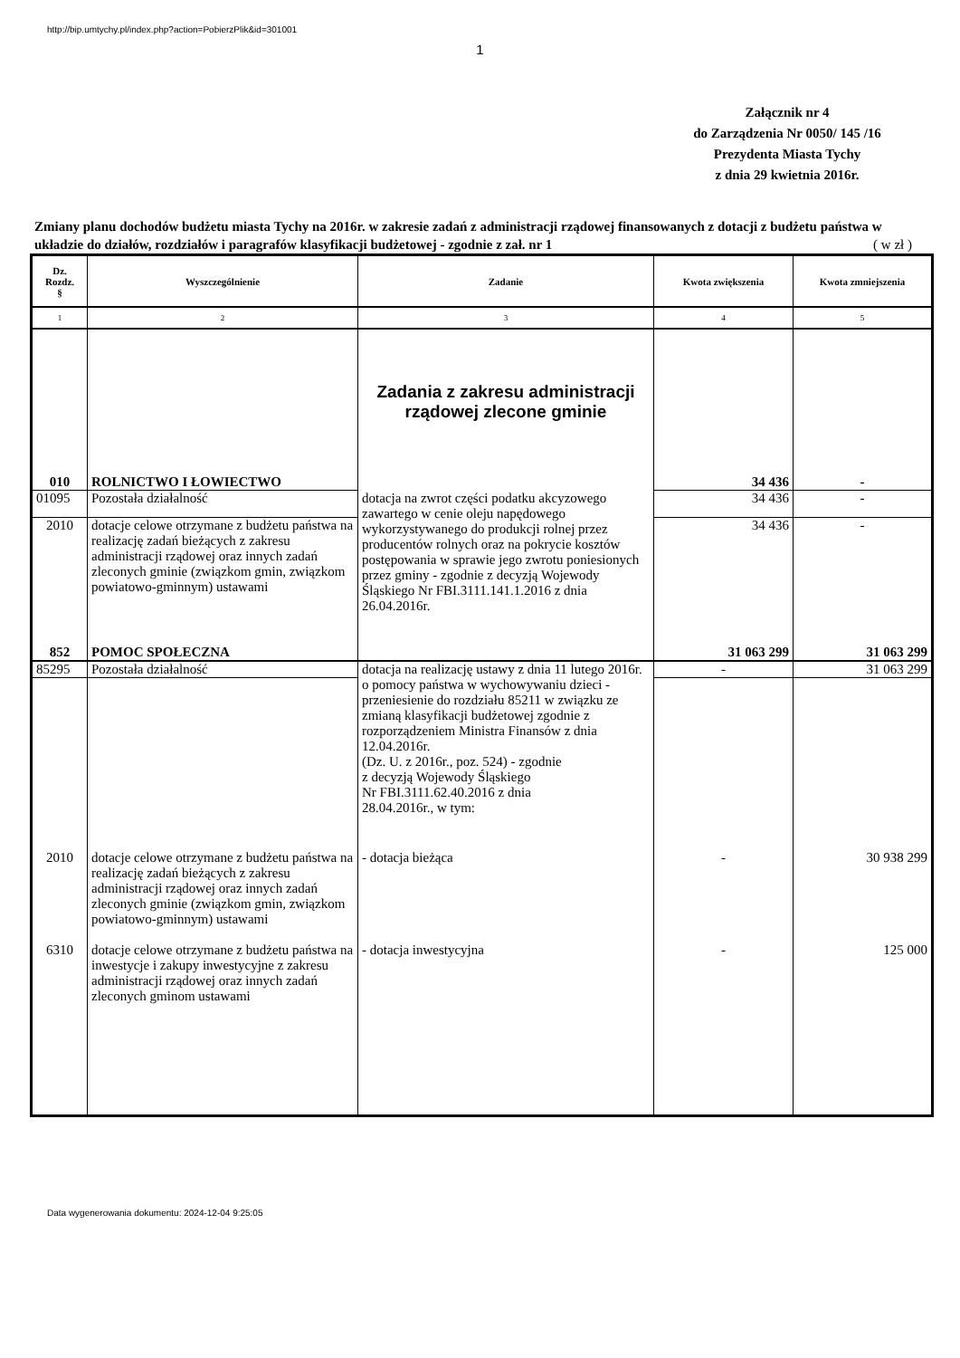http://bip.umtychy.pl/index.php?action=PobierzPlik&id=301001
1
Załącznik nr 4
do Zarządzenia Nr 0050/ 145 /16
Prezydenta Miasta Tychy
z dnia 29 kwietnia 2016r.
Zmiany planu dochodów budżetu miasta Tychy na 2016r. w zakresie zadań z administracji rządowej finansowanych z dotacji z budżetu państwa w układzie do działów, rozdziałów i paragrafów klasyfikacji budżetowej - zgodnie z zał. nr 1
( w zł )
| Dz. Rozdz. § | Wyszczególnienie | Zadanie | Kwota zwiększenia | Kwota zmniejszenia |
| --- | --- | --- | --- | --- |
| 1 | 2 | 3 | 4 | 5 |
| | | Zadania z zakresu administracji rządowej zlecone gminie | | |
| 010 | ROLNICTWO I ŁOWIECTWO | | 34 436 | - |
| 01095 | Pozostała działalność | dotacja na zwrot części podatku akcyzowego zawartego w cenie oleju napędowego wykorzystywanego do produkcji rolnej przez producentów rolnych oraz na pokrycie kosztów postępowania w sprawie jego zwrotu poniesionych przez gminy - zgodnie z decyzją Wojewody Śląskiego Nr FBI.3111.141.1.2016 z dnia 26.04.2016r. | 34 436 | - |
| 2010 | dotacje celowe otrzymane z budżetu państwa na realizację zadań bieżących z zakresu administracji rządowej oraz innych zadań zleconych gminie (związkom gmin, związkom powiatowo-gminnym) ustawami | | 34 436 | - |
| 852 | POMOC SPOŁECZNA | | 31 063 299 | 31 063 299 |
| 85295 | Pozostała działalność | dotacja na realizację ustawy z dnia 11 lutego 2016r. o pomocy państwa w wychowywaniu dzieci - przeniesienie do rozdziału 85211 w związku ze zmianą klasyfikacji budżetowej zgodnie z rozporządzeniem Ministra Finansów z dnia 12.04.2016r. (Dz. U. z 2016r., poz. 524) - zgodnie z decyzją Wojewody Śląskiego Nr FBI.3111.62.40.2016 z dnia 28.04.2016r., w tym: | - | 31 063 299 |
| 2010 | dotacje celowe otrzymane z budżetu państwa na realizację zadań bieżących z zakresu administracji rządowej oraz innych zadań zleconych gminie (związkom gmin, związkom powiatowo-gminnym) ustawami | - dotacja bieżąca | - | 30 938 299 |
| 6310 | dotacje celowe otrzymane z budżetu państwa na inwestycje i zakupy inwestycyjne z zakresu administracji rządowej oraz innych zadań zleconych gminom ustawami | - dotacja inwestycyjna | - | 125 000 |
Data wygenerowania dokumentu: 2024-12-04 9:25:05